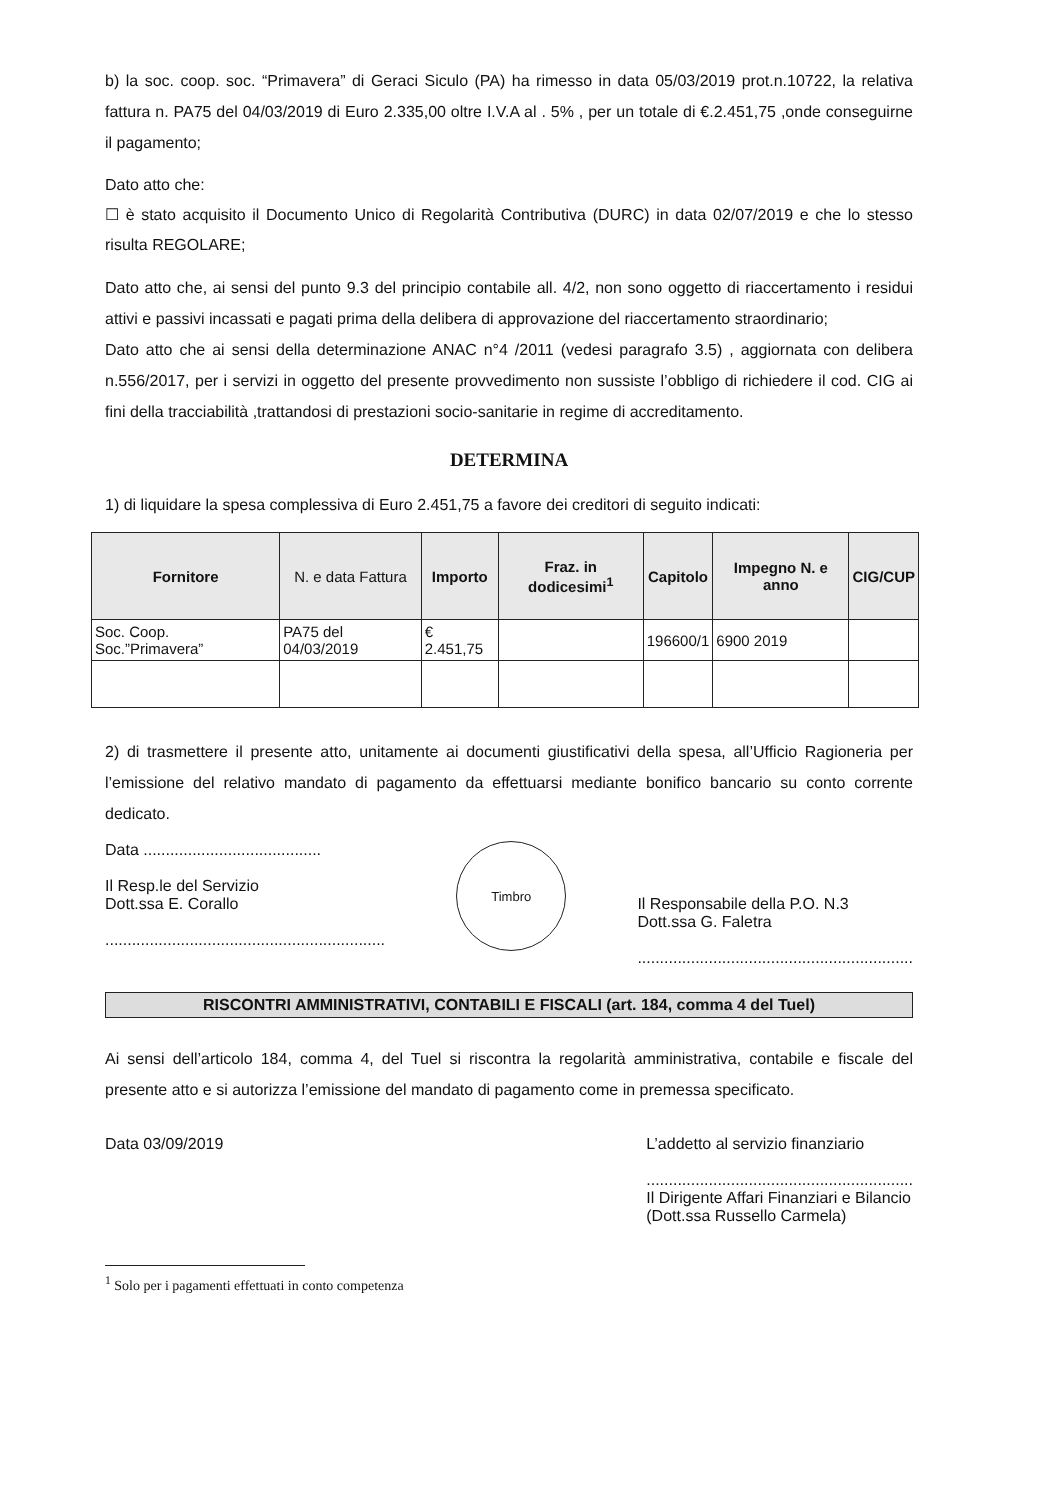b) la soc. coop. soc. “Primavera” di Geraci Siculo (PA) ha rimesso in data 05/03/2019 prot.n.10722, la relativa fattura n. PA75 del 04/03/2019 di Euro 2.335,00 oltre I.V.A al . 5% , per un totale di €.2.451,75 ,onde conseguirne il pagamento;
Dato atto che:
☐ è stato acquisito il Documento Unico di Regolarità Contributiva (DURC) in data 02/07/2019 e che lo stesso risulta REGOLARE;
Dato atto che, ai sensi del punto 9.3 del principio contabile all. 4/2, non sono oggetto di riaccertamento i residui attivi e passivi incassati e pagati prima della delibera di approvazione del riaccertamento straordinario;
Dato atto che ai sensi della determinazione ANAC n°4 /2011 (vedesi paragrafo 3.5) , aggiornata con delibera n.556/2017, per i servizi in oggetto del presente provvedimento non sussiste l’obbligo di richiedere il cod. CIG ai fini della tracciabilità ,trattandosi di prestazioni socio-sanitarie in regime di accreditamento.
DETERMINA
1) di liquidare la spesa complessiva di Euro 2.451,75 a favore dei creditori di seguito indicati:
| Fornitore | N. e data Fattura | Importo | Fraz. in dodicesimi<sup>1</sup> | Capitolo | Impegno N. e anno | CIG/CUP |
| --- | --- | --- | --- | --- | --- | --- |
| Soc. Coop. Soc.”Primavera” | PA75 del 04/03/2019 | € 2.451,75 | | 196600/1 | 6900 2019 | |
2) di trasmettere il presente atto, unitamente ai documenti giustificativi della spesa, all’Ufficio Ragioneria per l’emissione del relativo mandato di pagamento da effettuarsi mediante bonifico bancario su conto corrente dedicato.
Data ........................................
Il Resp.le del Servizio
Dott.ssa E. Corallo
...............................................................
Timbro
Il Responsabile della P.O. N.3
Dott.ssa G. Faletra
..............................................................
RISCONTRI AMMINISTRATIVI, CONTABILI E FISCALI (art. 184, comma 4 del Tuel)
Ai sensi dell’articolo 184, comma 4, del Tuel si riscontra la regolarità amministrativa, contabile e fiscale del presente atto e si autorizza l’emissione del mandato di pagamento come in premessa specificato.
Data 03/09/2019 L’addetto al servizio finanziario
............................................................
Il Dirigente Affari Finanziari e Bilancio
(Dott.ssa Russello Carmela)
<sup>1</sup> Solo per i pagamenti effettuati in conto competenza